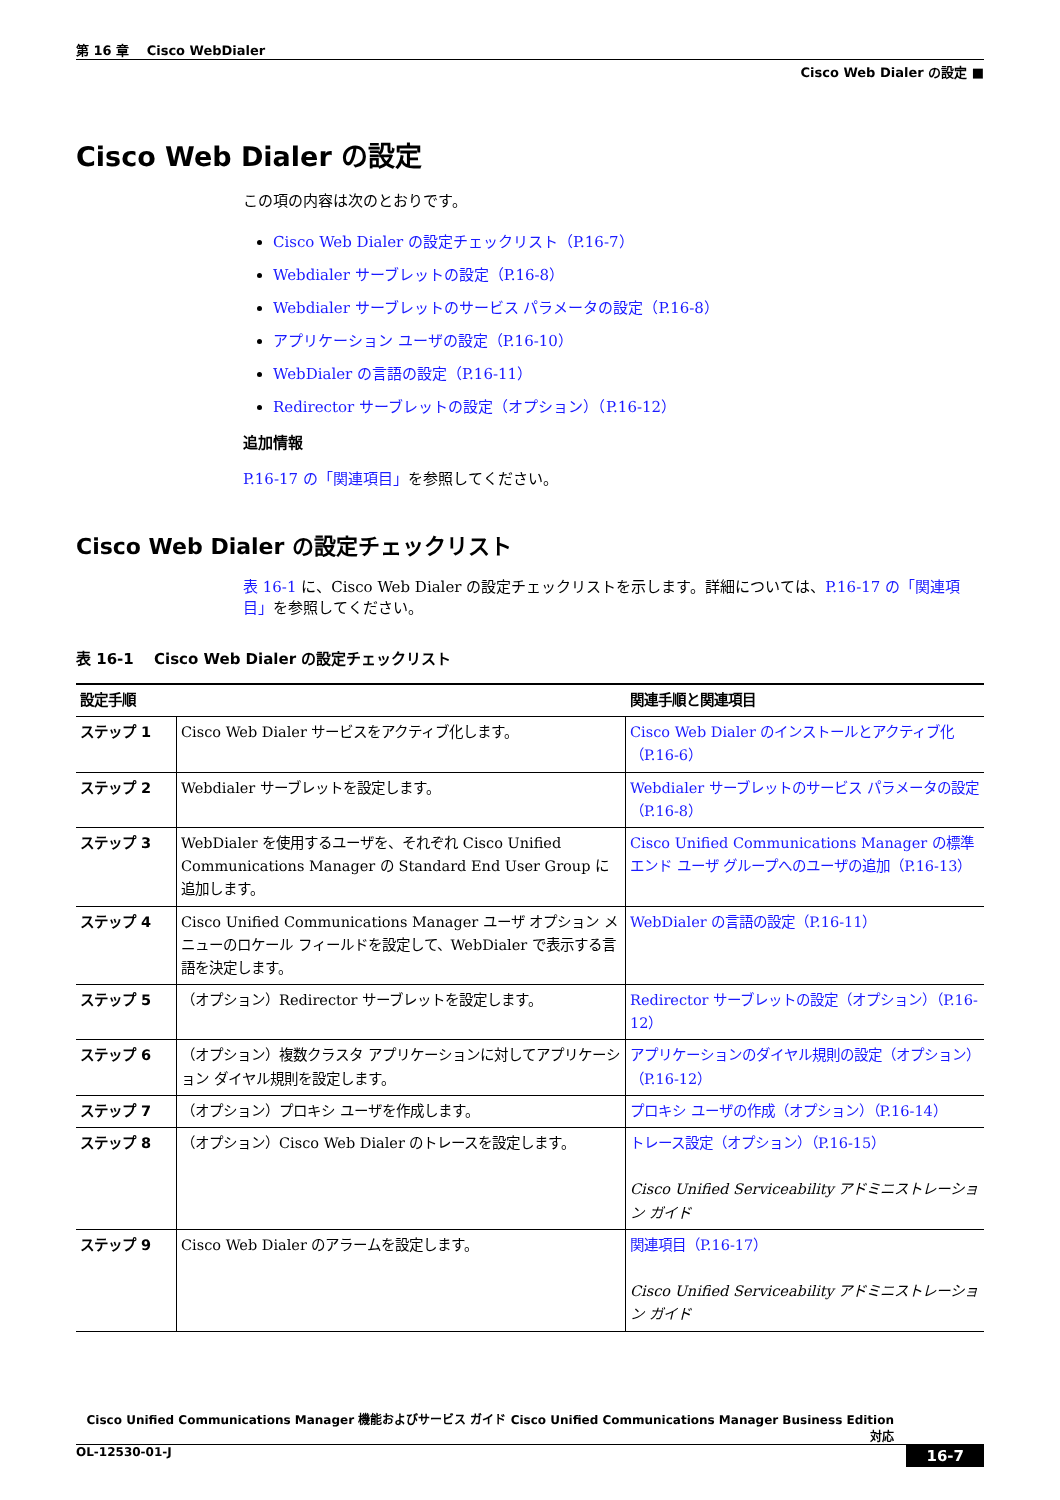第 16 章　 Cisco WebDialer
Cisco Web Dialer の設定 ■
Cisco Web Dialer の設定
この項の内容は次のとおりです。
Cisco Web Dialer の設定チェックリスト（P.16-7）
Webdialer サーブレットの設定（P.16-8）
Webdialer サーブレットのサービス パラメータの設定（P.16-8）
アプリケーション ユーザの設定（P.16-10）
WebDialer の言語の設定（P.16-11）
Redirector サーブレットの設定（オプション）（P.16-12）
追加情報
P.16-17 の「関連項目」を参照してください。
Cisco Web Dialer の設定チェックリスト
表 16-1 に、Cisco Web Dialer の設定チェックリストを示します。詳細については、P.16-17 の「関連項目」を参照してください。
表 16-1　 Cisco Web Dialer の設定チェックリスト
| 設定手順 | | 関連手順と関連項目 |
| --- | --- | --- |
| ステップ 1 | Cisco Web Dialer サービスをアクティブ化します。 | Cisco Web Dialer のインストールとアクティブ化（P.16-6） |
| ステップ 2 | Webdialer サーブレットを設定します。 | Webdialer サーブレットのサービス パラメータの設定（P.16-8） |
| ステップ 3 | WebDialer を使用するユーザを、それぞれ Cisco Unified Communications Manager の Standard End User Group に追加します。 | Cisco Unified Communications Manager の標準エンド ユーザ グループへのユーザの追加（P.16-13） |
| ステップ 4 | Cisco Unified Communications Manager ユーザ オプション メニューのロケール フィールドを設定して、WebDialer で表示する言語を決定します。 | WebDialer の言語の設定（P.16-11） |
| ステップ 5 | （オプション）Redirector サーブレットを設定します。 | Redirector サーブレットの設定（オプション）（P.16-12） |
| ステップ 6 | （オプション）複数クラスタ アプリケーションに対してアプリケーション ダイヤル規則を設定します。 | アプリケーションのダイヤル規則の設定（オプション）（P.16-12） |
| ステップ 7 | （オプション）プロキシ ユーザを作成します。 | プロキシ ユーザの作成（オプション）（P.16-14） |
| ステップ 8 | （オプション）Cisco Web Dialer のトレースを設定します。 | トレース設定（オプション）（P.16-15） Cisco Unified Serviceability アドミニストレーション ガイド |
| ステップ 9 | Cisco Web Dialer のアラームを設定します。 | 関連項目（P.16-17） Cisco Unified Serviceability アドミニストレーション ガイド |
Cisco Unified Communications Manager 機能およびサービス ガイド Cisco Unified Communications Manager Business Edition 対応
OL-12530-01-J 16-7